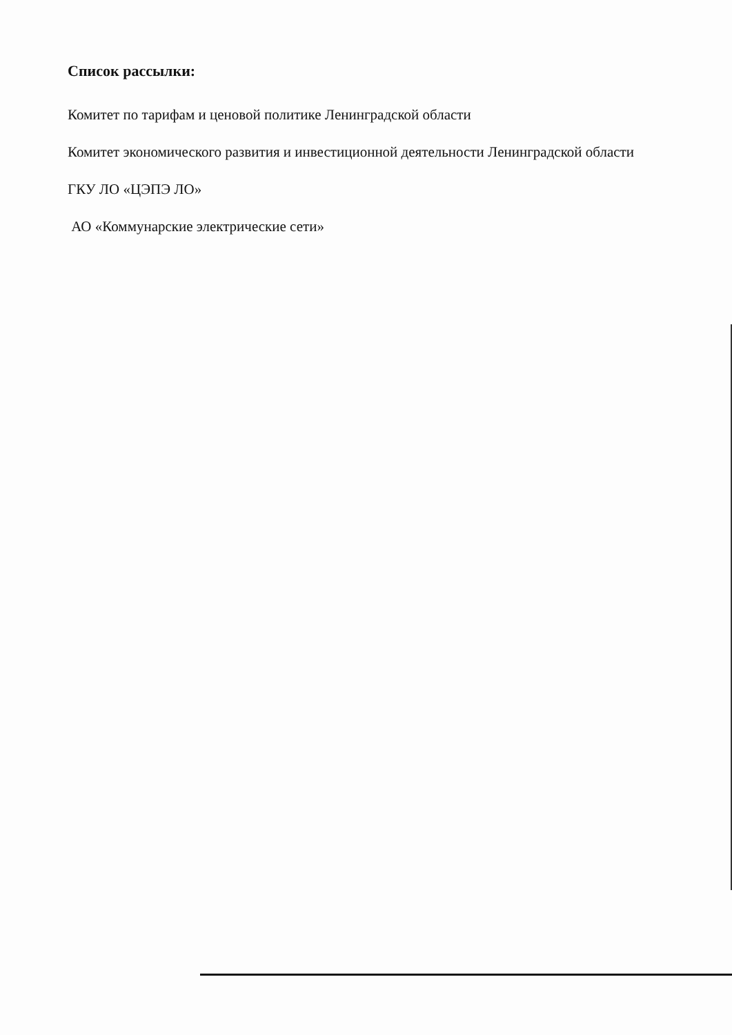Список рассылки:
Комитет по тарифам и ценовой политике Ленинградской области
Комитет экономического развития и инвестиционной деятельности Ленинградской области
ГКУ ЛО «ЦЭПЭ ЛО»
АО «Коммунарские электрические сети»